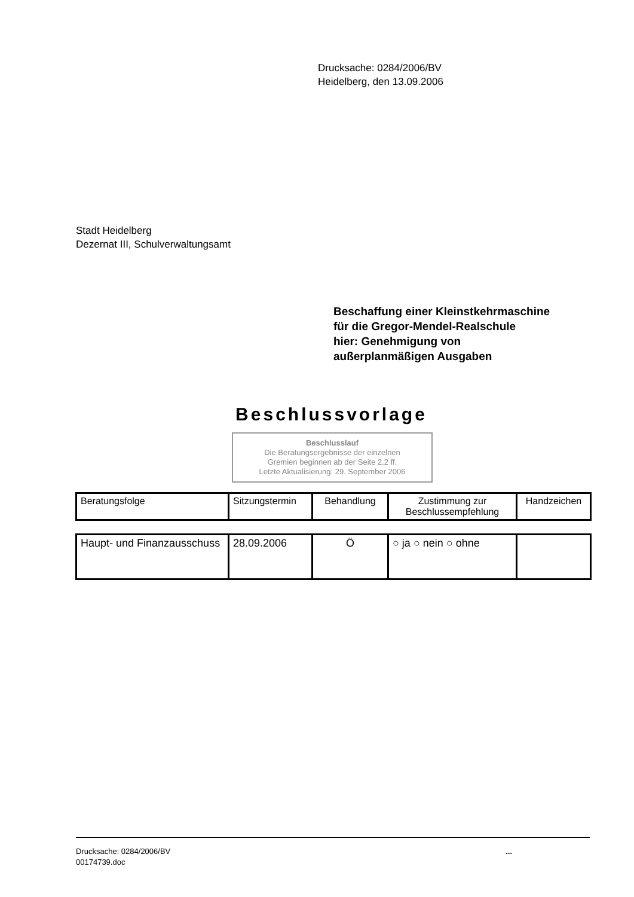Drucksache: 0284/2006/BV
Heidelberg, den 13.09.2006
Stadt Heidelberg
Dezernat III, Schulverwaltungsamt
Beschaffung einer Kleinstkehrmaschine
für die Gregor-Mendel-Realschule
hier: Genehmigung von
außerplanmäßigen Ausgaben
Beschlussvorlage
Beschlusslauf
Die Beratungsergebnisse der einzelnen
Gremien beginnen ab der Seite 2.2 ff.
Letzte Aktualisierung: 29. September 2006
| Beratungsfolge | Sitzungstermin | Behandlung | Zustimmung zur Beschlussempfehlung | Handzeichen |
| Haupt- und Finanzausschuss | 28.09.2006 | Ö | ○ ja ○ nein ○ ohne | |
Drucksache: 0284/2006/BV
00174739.doc
...